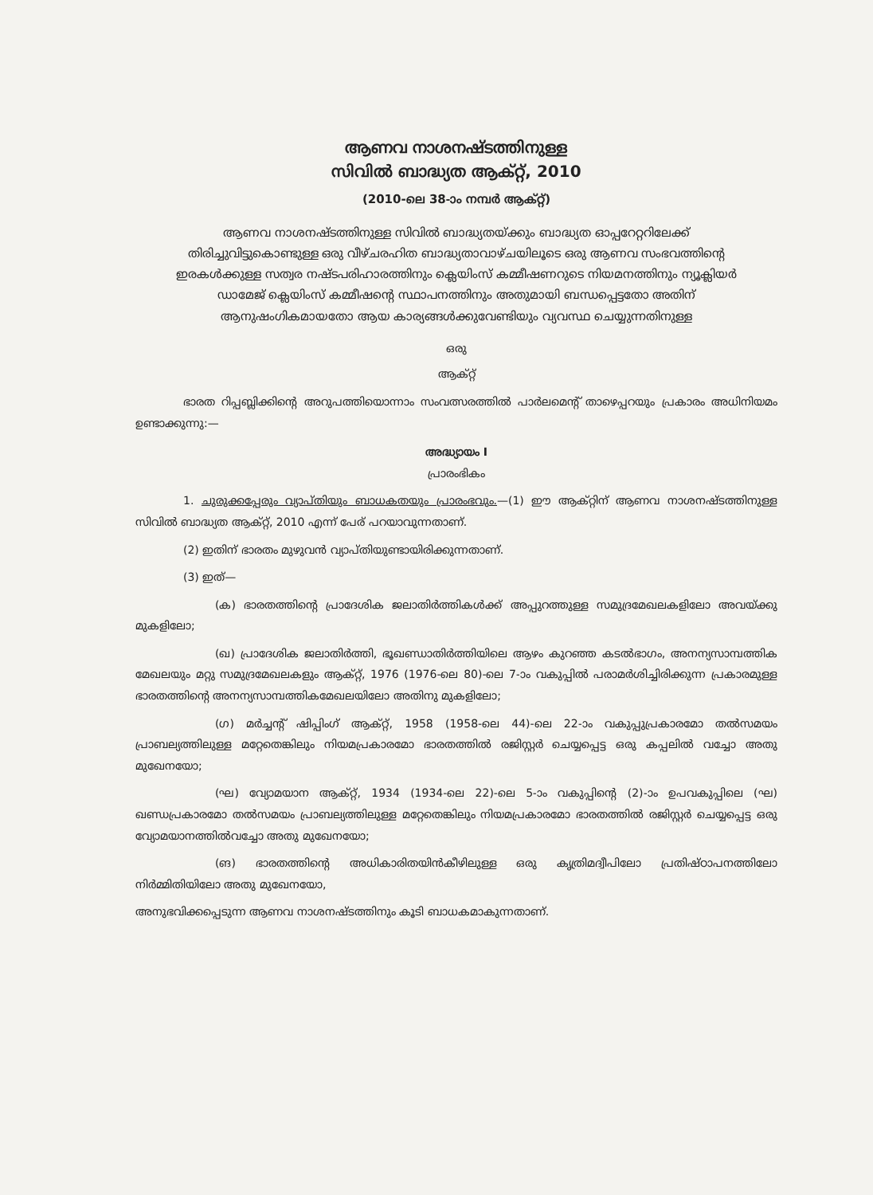ആണവ നാശനഷ്ടത്തിനുള്ള
സിവിൽ ബാദ്ധ്യത ആക്റ്റ്, 2010
(2010-ലെ 38-ാം നമ്പർ ആക്റ്റ്)
ആണവ നാശനഷ്ടത്തിനുള്ള സിവിൽ ബാദ്ധ്യതയ്ക്കും ബാദ്ധ്യത ഓപ്പറേറ്ററിലേക്ക് തിരിച്ചുവിട്ടുകൊണ്ടുള്ള ഒരു വീഴ്ചരഹിത ബാദ്ധ്യതാവാഴ്ചയിലൂടെ ഒരു ആണവ സംഭവത്തിന്റെ ഇരകൾക്കുള്ള സത്വര നഷ്ടപരിഹാരത്തിനും ക്ലെയിംസ് കമ്മീഷണറുടെ നിയമനത്തിനും ന്യൂക്ലിയർ ഡാമേജ് ക്ലെയിംസ് കമ്മീഷന്റെ സ്ഥാപനത്തിനും അതുമായി ബന്ധപ്പെട്ടതോ അതിന് ആനുഷംഗികമായതോ ആയ കാര്യങ്ങൾക്കുവേണ്ടിയും വ്യവസ്ഥ ചെയ്യുന്നതിനുള്ള
ഒരു
ആക്റ്റ്
ഭാരത റിപ്പബ്ലിക്കിന്റെ അറുപത്തിയൊന്നാം സംവത്സരത്തിൽ പാർലമെന്റ് താഴെപ്പറയും പ്രകാരം അധിനിയമം ഉണ്ടാക്കുന്നു:—
അദ്ധ്യായം I
പ്രാരംഭികം
1. ചുരുക്കപ്പേരും വ്യാപ്തിയും ബാധകതയും പ്രാരംഭവും.—(1) ഈ ആക്റ്റിന് ആണവ നാശനഷ്ടത്തിനുള്ള സിവിൽ ബാദ്ധ്യത ആക്റ്റ്, 2010 എന്ന് പേര് പറയാവുന്നതാണ്.
(2) ഇതിന് ഭാരതം മുഴുവൻ വ്യാപ്തിയുണ്ടായിരിക്കുന്നതാണ്.
(3) ഇത്—
(ക) ഭാരതത്തിന്റെ പ്രാദേശിക ജലാതിർത്തികൾക്ക് അപ്പുറത്തുള്ള സമുദ്രമേഖലകളിലോ അവയ്ക്കു മുകളിലോ;
(ഖ) പ്രാദേശിക ജലാതിർത്തി, ഭൂഖണ്ഡാതിർത്തിയിലെ ആഴം കുറഞ്ഞ കടൽഭാഗം, അനന്യസാമ്പത്തിക മേഖലയും മറ്റു സമുദ്രമേഖലകളും ആക്റ്റ്, 1976 (1976-ലെ 80)-ലെ 7-ാം വകുപ്പിൽ പരാമർശിച്ചിരിക്കുന്ന പ്രകാരമുള്ള ഭാരതത്തിന്റെ അനന്യസാമ്പത്തികമേഖലയിലോ അതിനു മുകളിലോ;
(ഗ) മർച്ചന്റ് ഷിപ്പിംഗ് ആക്റ്റ്, 1958 (1958-ലെ 44)-ലെ 22-ാം വകുപ്പുപ്രകാരമോ തൽസമയം പ്രാബല്യത്തിലുള്ള മറ്റേതെങ്കിലും നിയമപ്രകാരമോ ഭാരതത്തിൽ രജിസ്റ്റർ ചെയ്യപ്പെട്ട ഒരു കപ്പലിൽ വച്ചോ അതു മുഖേനയോ;
(ഘ) വ്യോമയാന ആക്റ്റ്, 1934 (1934-ലെ 22)-ലെ 5-ാം വകുപ്പിന്റെ (2)-ാം ഉപവകുപ്പിലെ (ഘ) ഖണ്ഡപ്രകാരമോ തൽസമയം പ്രാബല്യത്തിലുള്ള മറ്റേതെങ്കിലും നിയമപ്രകാരമോ ഭാരതത്തിൽ രജിസ്റ്റർ ചെയ്യപ്പെട്ട ഒരു വ്യോമയാനത്തിൽവച്ചോ അതു മുഖേനയോ;
(ങ) ഭാരതത്തിന്റെ അധികാരിതയിൻകീഴിലുള്ള ഒരു കൃത്രിമദ്വീപിലോ പ്രതിഷ്ഠാപനത്തിലോ നിർമ്മിതിയിലോ അതു മുഖേനയോ,
അനുഭവിക്കപ്പെടുന്ന ആണവ നാശനഷ്ടത്തിനും കൂടി ബാധകമാകുന്നതാണ്.